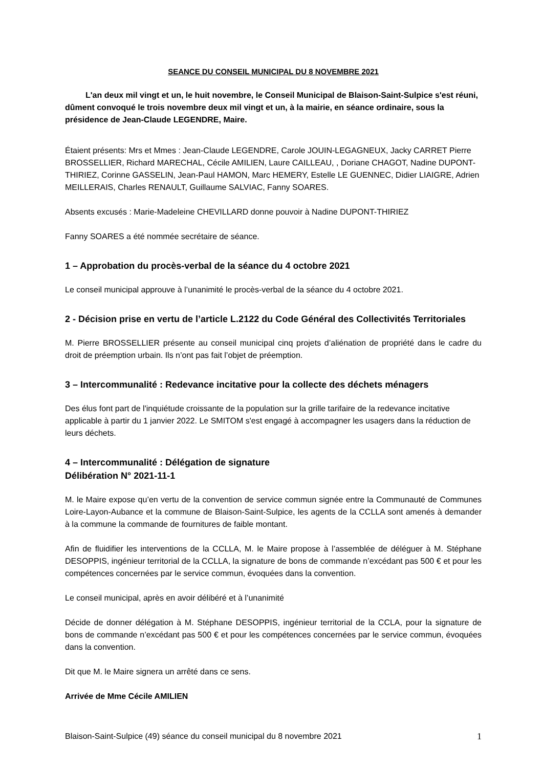SEANCE DU CONSEIL MUNICIPAL DU 8 NOVEMBRE 2021
L'an deux mil vingt et un, le huit novembre, le Conseil Municipal de Blaison-Saint-Sulpice s'est réuni, dûment convoqué le trois novembre deux mil vingt et un, à la mairie, en séance ordinaire, sous la présidence de Jean-Claude LEGENDRE, Maire.
Étaient présents: Mrs et Mmes : Jean-Claude LEGENDRE, Carole JOUIN-LEGAGNEUX, Jacky CARRET Pierre BROSSELLIER, Richard MARECHAL, Cécile AMILIEN, Laure CAILLEAU, , Doriane CHAGOT, Nadine DUPONT-THIRIEZ, Corinne GASSELIN, Jean-Paul HAMON, Marc HEMERY, Estelle LE GUENNEC, Didier LIAIGRE, Adrien MEILLERAIS, Charles RENAULT, Guillaume SALVIAC, Fanny SOARES.
Absents excusés : Marie-Madeleine CHEVILLARD donne pouvoir à Nadine DUPONT-THIRIEZ
Fanny SOARES a été nommée secrétaire de séance.
1 – Approbation du procès-verbal de la séance du 4 octobre 2021
Le conseil municipal approuve à l’unanimité le procès-verbal de la séance du 4 octobre 2021.
2 - Décision prise en vertu de l’article L.2122 du Code Général des Collectivités Territoriales
M. Pierre BROSSELLIER présente au conseil municipal cinq projets d’aliénation de propriété dans le cadre du droit de préemption urbain. Ils n’ont pas fait l’objet de préemption.
3 – Intercommunalité : Redevance incitative pour la collecte des déchets ménagers
Des élus font part de l'inquiétude croissante de la population sur la grille tarifaire de la redevance incitative applicable à partir du 1 janvier 2022. Le SMITOM s'est engagé à accompagner les usagers dans la réduction de leurs déchets.
4 – Intercommunalité : Délégation de signature
Délibération N° 2021-11-1
M. le Maire expose qu’en vertu de la convention de service commun signée entre la Communauté de Communes Loire-Layon-Aubance et la commune de Blaison-Saint-Sulpice, les agents de la CCLLA sont amenés à demander à la commune la commande de fournitures de faible montant.
Afin de fluidifier les interventions de la CCLLA, M. le Maire propose à l’assemblée de déléguer à M. Stéphane DESOPPIS, ingénieur territorial de la CCLLA, la signature de bons de commande n’excédant pas 500 € et pour les compétences concernées par le service commun, évoquées dans la convention.
Le conseil municipal, après en avoir délibéré et à l’unanimité
Décide de donner délégation à M. Stéphane DESOPPIS, ingénieur territorial de la CCLA, pour la signature de bons de commande n’excédant pas 500 € et pour les compétences concernées par le service commun, évoquées dans la convention.
Dit que M. le Maire signera un arrêté dans ce sens.
Arrivée de Mme Cécile AMILIEN
Blaison-Saint-Sulpice (49) séance du conseil municipal du 8 novembre 2021 1